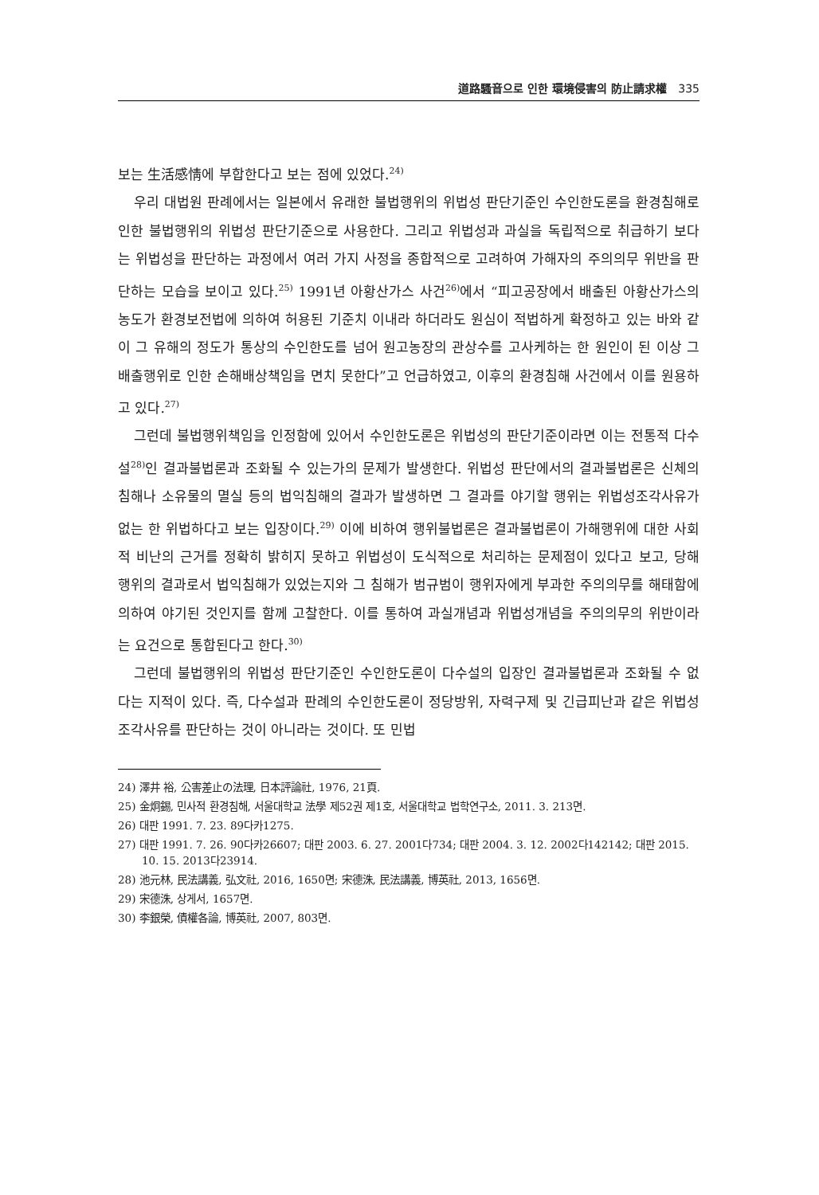道路騷音으로 인한 環境侵害의 防止請求權 335
보는 生活感情에 부합한다고 보는 점에 있었다.<sup>24)</sup>
우리 대법원 판례에서는 일본에서 유래한 불법행위의 위법성 판단기준인 수인한도론을 환경침해로 인한 불법행위의 위법성 판단기준으로 사용한다. 그리고 위법성과 과실을 독립적으로 취급하기 보다는 위법성을 판단하는 과정에서 여러 가지 사정을 종합적으로 고려하여 가해자의 주의의무 위반을 판단하는 모습을 보이고 있다.<sup>25)</sup> 1991년 아황산가스 사건<sup>26)</sup>에서 “피고공장에서 배출된 아황산가스의 농도가 환경보전법에 의하여 허용된 기준치 이내라 하더라도 원심이 적법하게 확정하고 있는 바와 같이 그 유해의 정도가 통상의 수인한도를 넘어 원고농장의 관상수를 고사케하는 한 원인이 된 이상 그 배출행위로 인한 손해배상책임을 면치 못한다”고 언급하였고, 이후의 환경침해 사건에서 이를 원용하고 있다.<sup>27)</sup>
그런데 불법행위책임을 인정함에 있어서 수인한도론은 위법성의 판단기준이라면 이는 전통적 다수설<sup>28)</sup>인 결과불법론과 조화될 수 있는가의 문제가 발생한다. 위법성 판단에서의 결과불법론은 신체의 침해나 소유물의 멸실 등의 법익침해의 결과가 발생하면 그 결과를 야기할 행위는 위법성조각사유가 없는 한 위법하다고 보는 입장이다.<sup>29)</sup> 이에 비하여 행위불법론은 결과불법론이 가해행위에 대한 사회적 비난의 근거를 정확히 밝히지 못하고 위법성이 도식적으로 처리하는 문제점이 있다고 보고, 당해 행위의 결과로서 법익침해가 있었는지와 그 침해가 범규범이 행위자에게 부과한 주의의무를 해태함에 의하여 야기된 것인지를 함께 고찰한다. 이를 통하여 과실개념과 위법성개념을 주의의무의 위반이라는 요건으로 통합된다고 한다.<sup>30)</sup>
그런데 불법행위의 위법성 판단기준인 수인한도론이 다수설의 입장인 결과불법론과 조화될 수 없다는 지적이 있다. 즉, 다수설과 판례의 수인한도론이 정당방위, 자력구제 및 긴급피난과 같은 위법성조각사유를 판단하는 것이 아니라는 것이다. 또 민법
24) 澤井 裕, 公害差止の法理, 日本評論社, 1976, 21頁.
25) 金炯錫, 민사적 환경침해, 서울대학교 法學 제52권 제1호, 서울대학교 법학연구소, 2011. 3. 213면.
26) 대판 1991. 7. 23. 89다카1275.
27) 대판 1991. 7. 26. 90다카26607; 대판 2003. 6. 27. 2001다734; 대판 2004. 3. 12. 2002다142142; 대판 2015. 10. 15. 2013다23914.
28) 池元林, 民法講義, 弘文社, 2016, 1650면; 宋德洙, 民法講義, 博英社, 2013, 1656면.
29) 宋德洙, 상게서, 1657면.
30) 李銀榮, 債權各論, 博英社, 2007, 803면.